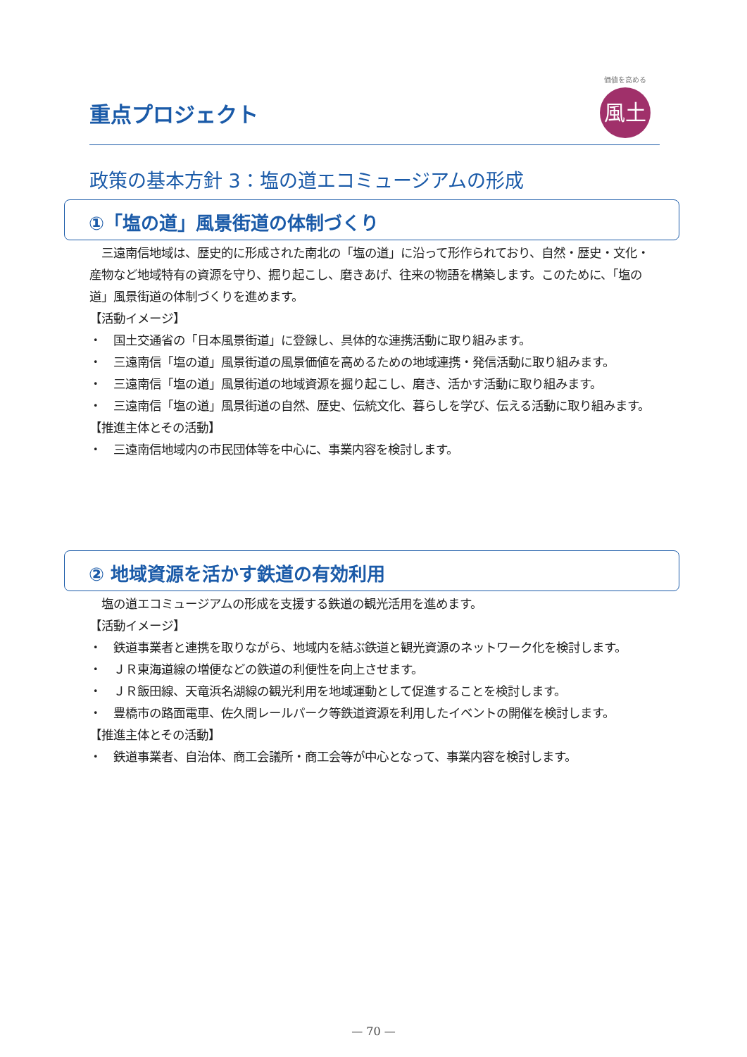重点プロジェクト
価値を高める
風土
政策の基本方針 3：塩の道エコミュージアムの形成
①「塩の道」風景街道の体制づくり
　三遠南信地域は、歴史的に形成された南北の「塩の道」に沿って形作られており、自然・歴史・文化・産物など地域特有の資源を守り、掘り起こし、磨きあげ、往来の物語を構築します。このために、「塩の道」風景街道の体制づくりを進めます。
【活動イメージ】
・　国土交通省の「日本風景街道」に登録し、具体的な連携活動に取り組みます。
・　三遠南信「塩の道」風景街道の風景価値を高めるための地域連携・発信活動に取り組みます。
・　三遠南信「塩の道」風景街道の地域資源を掘り起こし、磨き、活かす活動に取り組みます。
・　三遠南信「塩の道」風景街道の自然、歴史、伝統文化、暮らしを学び、伝える活動に取り組みます。
【推進主体とその活動】
・　三遠南信地域内の市民団体等を中心に、事業内容を検討します。
② 地域資源を活かす鉄道の有効利用
　塩の道エコミュージアムの形成を支援する鉄道の観光活用を進めます。
【活動イメージ】
・　鉄道事業者と連携を取りながら、地域内を結ぶ鉄道と観光資源のネットワーク化を検討します。
・　ＪＲ東海道線の増便などの鉄道の利便性を向上させます。
・　ＪＲ飯田線、天竜浜名湖線の観光利用を地域運動として促進することを検討します。
・　豊橋市の路面電車、佐久間レールパーク等鉄道資源を利用したイベントの開催を検討します。
【推進主体とその活動】
・　鉄道事業者、自治体、商工会議所・商工会等が中心となって、事業内容を検討します。
— 70 —